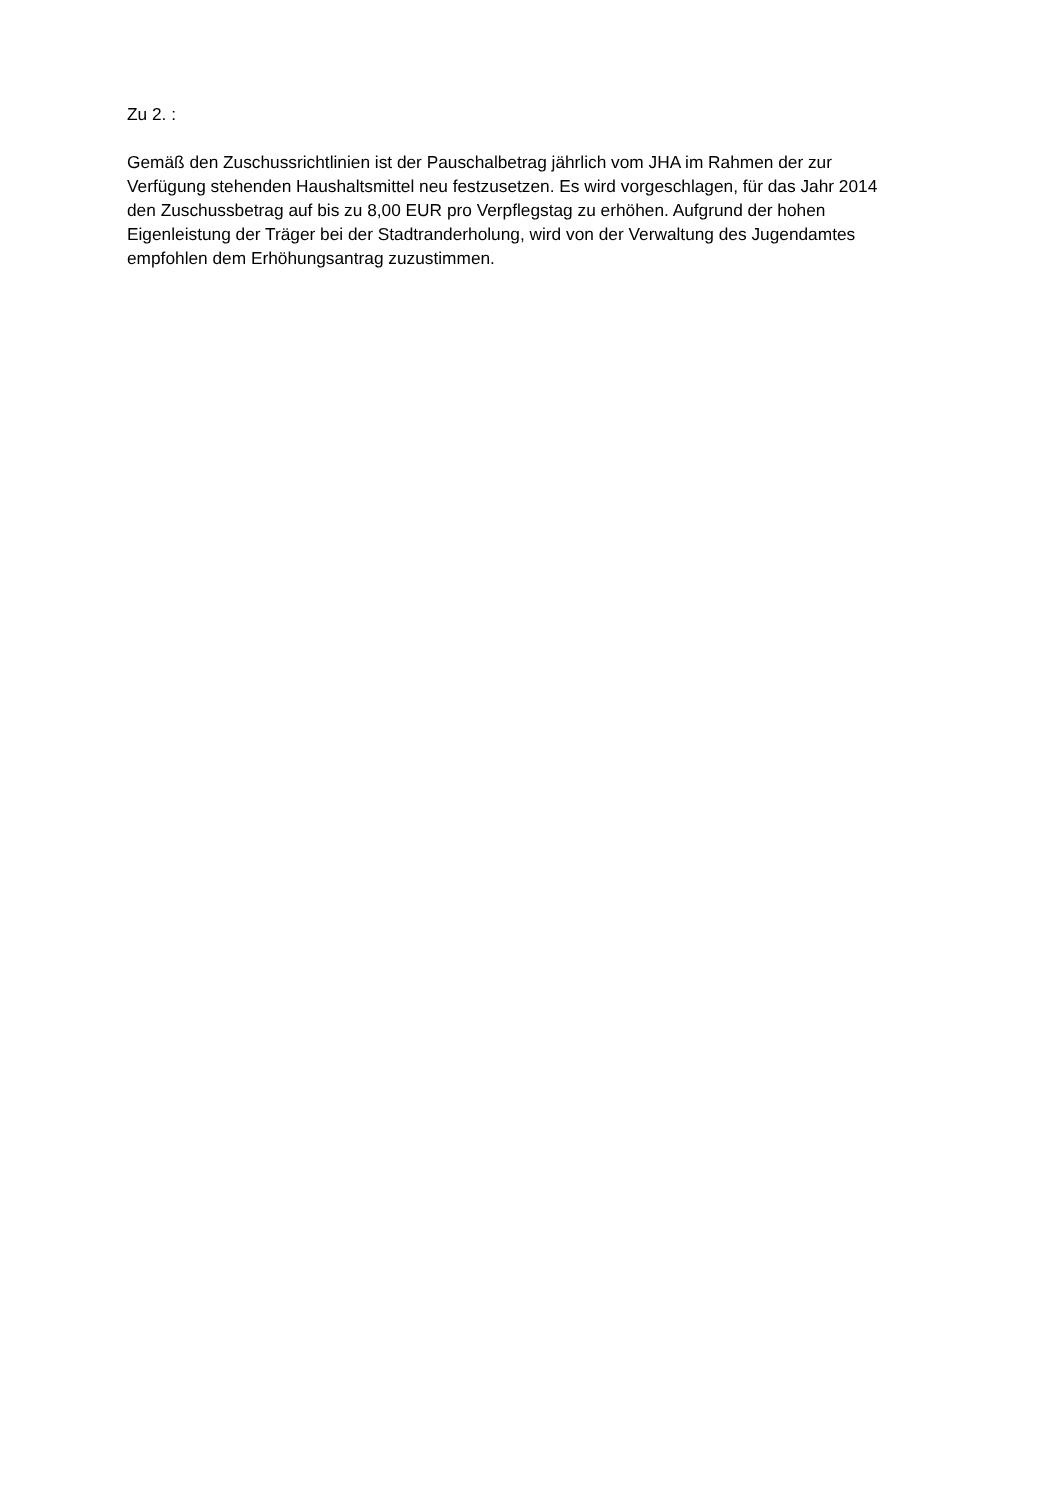Zu 2. :
Gemäß den Zuschussrichtlinien ist der Pauschalbetrag jährlich vom JHA im Rahmen der zur
Verfügung stehenden Haushaltsmittel neu festzusetzen. Es wird vorgeschlagen, für das Jahr 2014
den Zuschussbetrag auf bis zu 8,00 EUR pro Verpflegstag zu erhöhen. Aufgrund der hohen
Eigenleistung der Träger bei der Stadtranderholung, wird von der Verwaltung des Jugendamtes
empfohlen dem Erhöhungsantrag zuzustimmen.